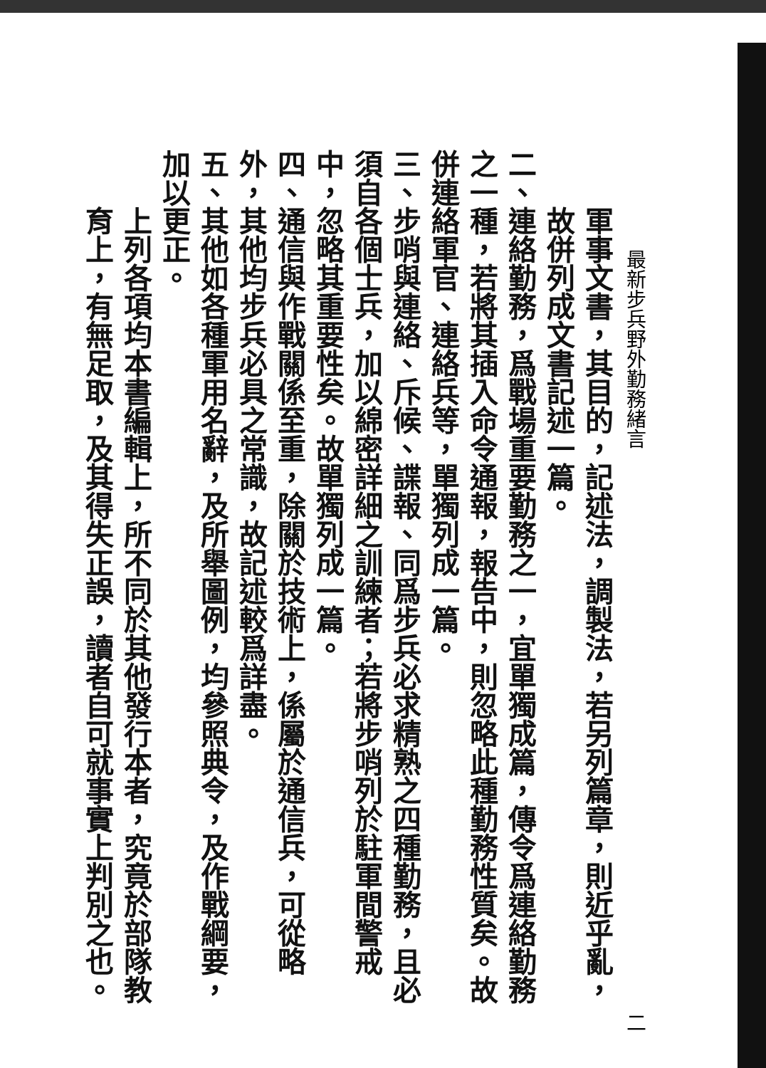最新步兵野外勤務緒言 二
軍事文書，其目的，記述法，調製法，若另列篇章，則近乎亂，故併列成文書記述一篇。
二、連絡勤務，爲戰場重要勤務之一，宜單獨成篇，傳令爲連絡勤務之一種，若將其插入命令通報，報告中，則忽略此種勤務性質矣。故併連絡軍官、連絡兵等，單獨列成一篇。
三、步哨與連絡、斥候、諜報、同爲步兵必求精熟之四種勤務，且必須自各個士兵，加以綿密詳細之訓練者；若將步哨列於駐軍間警戒中，忽略其重要性矣。故單獨列成一篇。
四、通信與作戰關係至重，除關於技術上，係屬於通信兵，可從略外，其他均步兵必具之常識，故記述較爲詳盡。
五、其他如各種軍用名辭，及所舉圖例，均參照典令，及作戰綱要，加以更正。
上列各項均本書編輯上，所不同於其他發行本者，究竟於部隊教育上，有無足取，及其得失正誤，讀者自可就事實上判別之也。